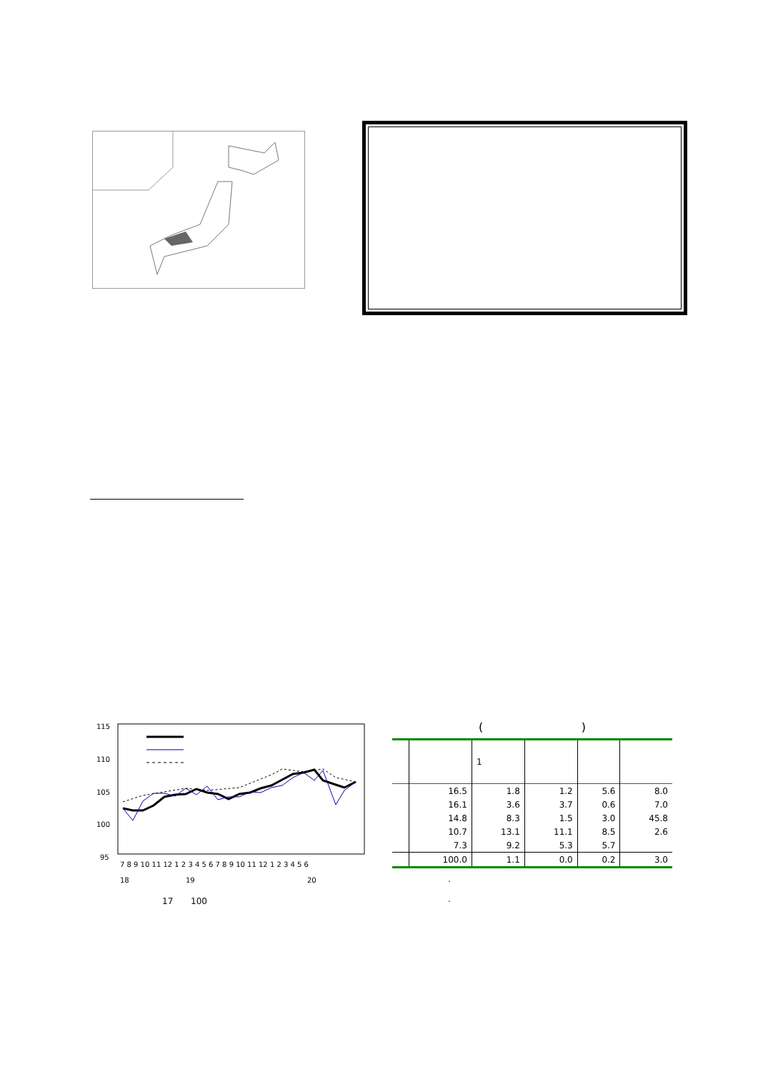115
110
105
100
95
7 8 9 10 11 12 1 2 3 4 5 6 7 8 9 10 11 12 1 2 3 4 5 6
18
19
20
17
100
( )
| | | 1 | | | |
| | 16.5 | 1.8 | 1.2 | 5.6 | 8.0 |
| | 16.1 | 3.6 | 3.7 | 0.6 | 7.0 |
| | 14.8 | 8.3 | 1.5 | 3.0 | 45.8 |
| | 10.7 | 13.1 | 11.1 | 8.5 | 2.6 |
| | 7.3 | 9.2 | 5.3 | 5.7 | |
| | 100.0 | 1.1 | 0.0 | 0.2 | 3.0 |
.
.